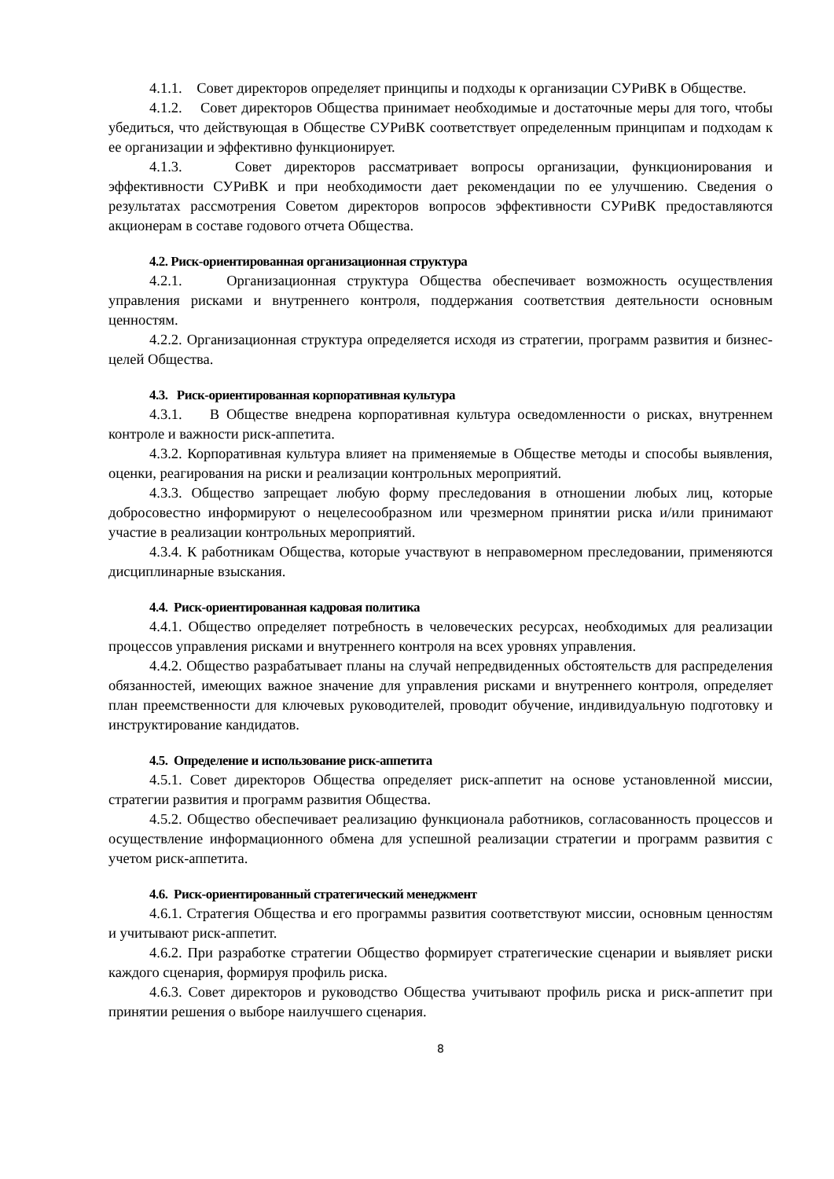4.1.1. Совет директоров определяет принципы и подходы к организации СУРиВК в Обществе.
4.1.2. Совет директоров Общества принимает необходимые и достаточные меры для того, чтобы убедиться, что действующая в Обществе СУРиВК соответствует определенным принципам и подходам к ее организации и эффективно функционирует.
4.1.3. Совет директоров рассматривает вопросы организации, функционирования и эффективности СУРиВК и при необходимости дает рекомендации по ее улучшению. Сведения о результатах рассмотрения Советом директоров вопросов эффективности СУРиВК предоставляются акционерам в составе годового отчета Общества.
4.2. Риск-ориентированная организационная структура
4.2.1. Организационная структура Общества обеспечивает возможность осуществления управления рисками и внутреннего контроля, поддержания соответствия деятельности основным ценностям.
4.2.2. Организационная структура определяется исходя из стратегии, программ развития и бизнес-целей Общества.
4.3. Риск-ориентированная корпоративная культура
4.3.1. В Обществе внедрена корпоративная культура осведомленности о рисках, внутреннем контроле и важности риск-аппетита.
4.3.2. Корпоративная культура влияет на применяемые в Обществе методы и способы выявления, оценки, реагирования на риски и реализации контрольных мероприятий.
4.3.3. Общество запрещает любую форму преследования в отношении любых лиц, которые добросовестно информируют о нецелесообразном или чрезмерном принятии риска и/или принимают участие в реализации контрольных мероприятий.
4.3.4. К работникам Общества, которые участвуют в неправомерном преследовании, применяются дисциплинарные взыскания.
4.4. Риск-ориентированная кадровая политика
4.4.1. Общество определяет потребность в человеческих ресурсах, необходимых для реализации процессов управления рисками и внутреннего контроля на всех уровнях управления.
4.4.2. Общество разрабатывает планы на случай непредвиденных обстоятельств для распределения обязанностей, имеющих важное значение для управления рисками и внутреннего контроля, определяет план преемственности для ключевых руководителей, проводит обучение, индивидуальную подготовку и инструктирование кандидатов.
4.5. Определение и использование риск-аппетита
4.5.1. Совет директоров Общества определяет риск-аппетит на основе установленной миссии, стратегии развития и программ развития Общества.
4.5.2. Общество обеспечивает реализацию функционала работников, согласованность процессов и осуществление информационного обмена для успешной реализации стратегии и программ развития с учетом риск-аппетита.
4.6. Риск-ориентированный стратегический менеджмент
4.6.1. Стратегия Общества и его программы развития соответствуют миссии, основным ценностям и учитывают риск-аппетит.
4.6.2. При разработке стратегии Общество формирует стратегические сценарии и выявляет риски каждого сценария, формируя профиль риска.
4.6.3. Совет директоров и руководство Общества учитывают профиль риска и риск-аппетит при принятии решения о выборе наилучшего сценария.
8